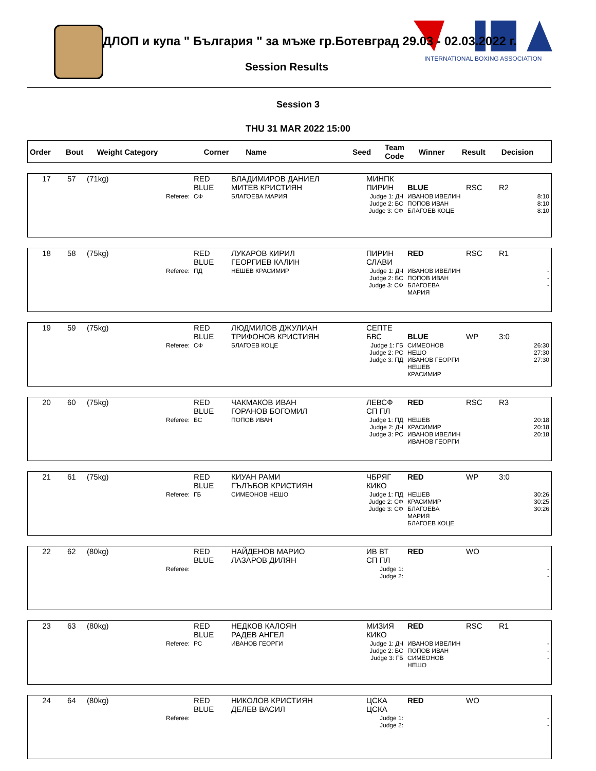ДЛОП и купа " България " за мъже гр.Ботевград 29.03 - 02.03.2022 г.
INTERNATIONAL BOXING ASSOCIATION
Session Results
Session 3
THU 31 MAR 2022 15:00
| Order | Bout | Weight Category | Corner | Name | Seed | Team Code | Winner | Result | Decision |
| --- | --- | --- | --- | --- | --- | --- | --- | --- | --- |
| 17 | 57 | (71kg) | RED BLUE | ВЛАДИМИРОВ ДАНИЕЛ МИТЕВ КРИСТИЯН | МИНПК ПИРИН | BLUE | RSC | R2 |
| | | Referee: | СФ | БЛАГОЕВА МАРИЯ | Judge 1: ДЧ Judge 2: БС Judge 3: СФ | ИВАНОВ ИВЕЛИН ПОПОВ ИВАН БЛАГОЕВ КОЦЕ | | 8:10 8:10 8:10 |
| 18 | 58 | (75kg) | RED BLUE | ЛУКАРОВ КИРИЛ ГЕОРГИЕВ КАЛИН | ПИРИН СЛАВИ | RED | RSC | R1 |
| | | Referee: | ПД | НЕШЕВ КРАСИМИР | Judge 1: ДЧ Judge 2: БС Judge 3: СФ | ИВАНОВ ИВЕЛИН ПОПОВ ИВАН БЛАГОЕВА МАРИЯ | | - - - |
| 19 | 59 | (75kg) | RED BLUE | ЛЮДМИЛОВ ДЖУЛИАН ТРИФОНОВ КРИСТИЯН | СЕПТЕ БВС | BLUE | WP | 3:0 |
| | | Referee: | СФ | БЛАГОЕВ КОЦЕ | Judge 1: ГБ Judge 2: РС Judge 3: ПД | СИМЕОНОВ НЕШО ИВАНОВ ГЕОРГИ НЕШЕВ КРАСИМИР | | 26:30 27:30 27:30 |
| 20 | 60 | (75kg) | RED BLUE | ЧАКМАКОВ ИВАН ГОРАНОВ БОГОМИЛ | ЛЕВСФ СП ПЛ | RED | RSC | R3 |
| | | Referee: | БС | ПОПОВ ИВАН | Judge 1: ПД Judge 2: ДЧ Judge 3: РС | НЕШЕВ КРАСИМИР ИВАНОВ ИВЕЛИН ИВАНОВ ГЕОРГИ | | 20:18 20:18 20:18 |
| 21 | 61 | (75kg) | RED BLUE | КИУАН РАМИ ГЪЛЪБОВ КРИСТИЯН | ЧБРЯГ КИКО | RED | WP | 3:0 |
| | | Referee: | ГБ | СИМЕОНОВ НЕШО | Judge 1: ПД Judge 2: СФ Judge 3: СФ | НЕШЕВ КРАСИМИР БЛАГОЕВА МАРИЯ БЛАГОЕВ КОЦЕ | | 30:26 30:25 30:26 |
| 22 | 62 | (80kg) | RED BLUE | НАЙДЕНОВ МАРИО ЛАЗАРОВ ДИЛЯН | ИВ ВТ СП ПЛ | RED | WO | |
| | | Referee: | | | Judge 1: Judge 2: | | | - - |
| 23 | 63 | (80kg) | RED BLUE | НЕДКОВ КАЛОЯН РАДЕВ АНГЕЛ | МИЗИЯ КИКО | RED | RSC | R1 |
| | | Referee: | РС | ИВАНОВ ГЕОРГИ | Judge 1: ДЧ Judge 2: БС Judge 3: ГБ | ИВАНОВ ИВЕЛИН ПОПОВ ИВАН СИМЕОНОВ НЕШО | | - - - |
| 24 | 64 | (80kg) | RED BLUE | НИКОЛОВ КРИСТИЯН ДЕЛЕВ ВАСИЛ | ЦСКА ЦСКА | RED | WO | |
| | | Referee: | | | Judge 1: Judge 2: | | | - - |